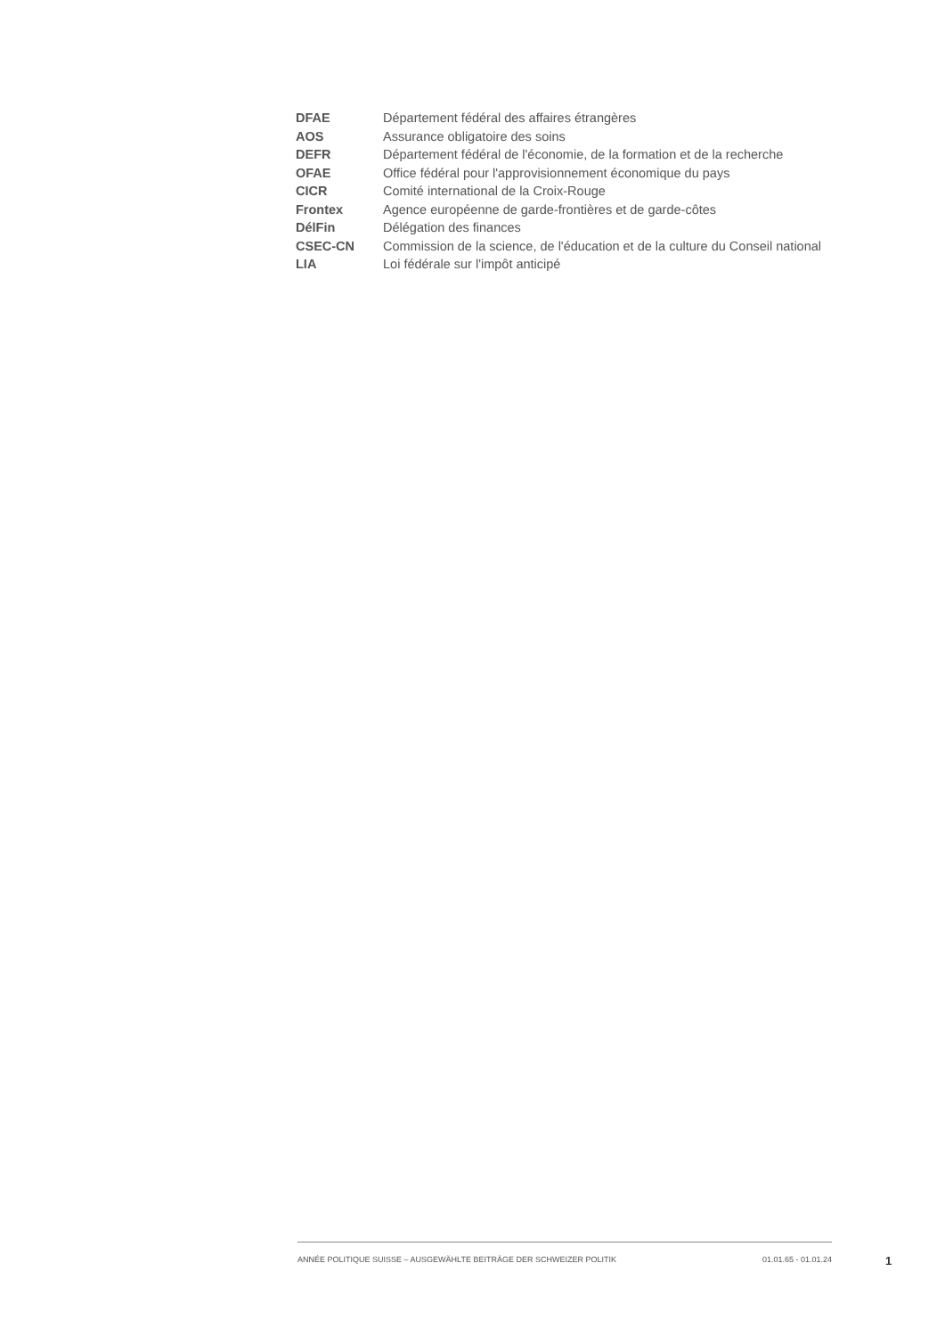| DFAE | Département fédéral des affaires étrangères |
| AOS | Assurance obligatoire des soins |
| DEFR | Département fédéral de l'économie, de la formation et de la recherche |
| OFAE | Office fédéral pour l'approvisionnement économique du pays |
| CICR | Comité international de la Croix-Rouge |
| Frontex | Agence européenne de garde-frontières et de garde-côtes |
| DélFin | Délégation des finances |
| CSEC-CN | Commission de la science, de l'éducation et de la culture du Conseil national |
| LIA | Loi fédérale sur l'impôt anticipé |
ANNÉE POLITIQUE SUISSE – AUSGEWÄHLTE BEITRÄGE DER SCHWEIZER POLITIK 01.01.65 - 01.01.24
1